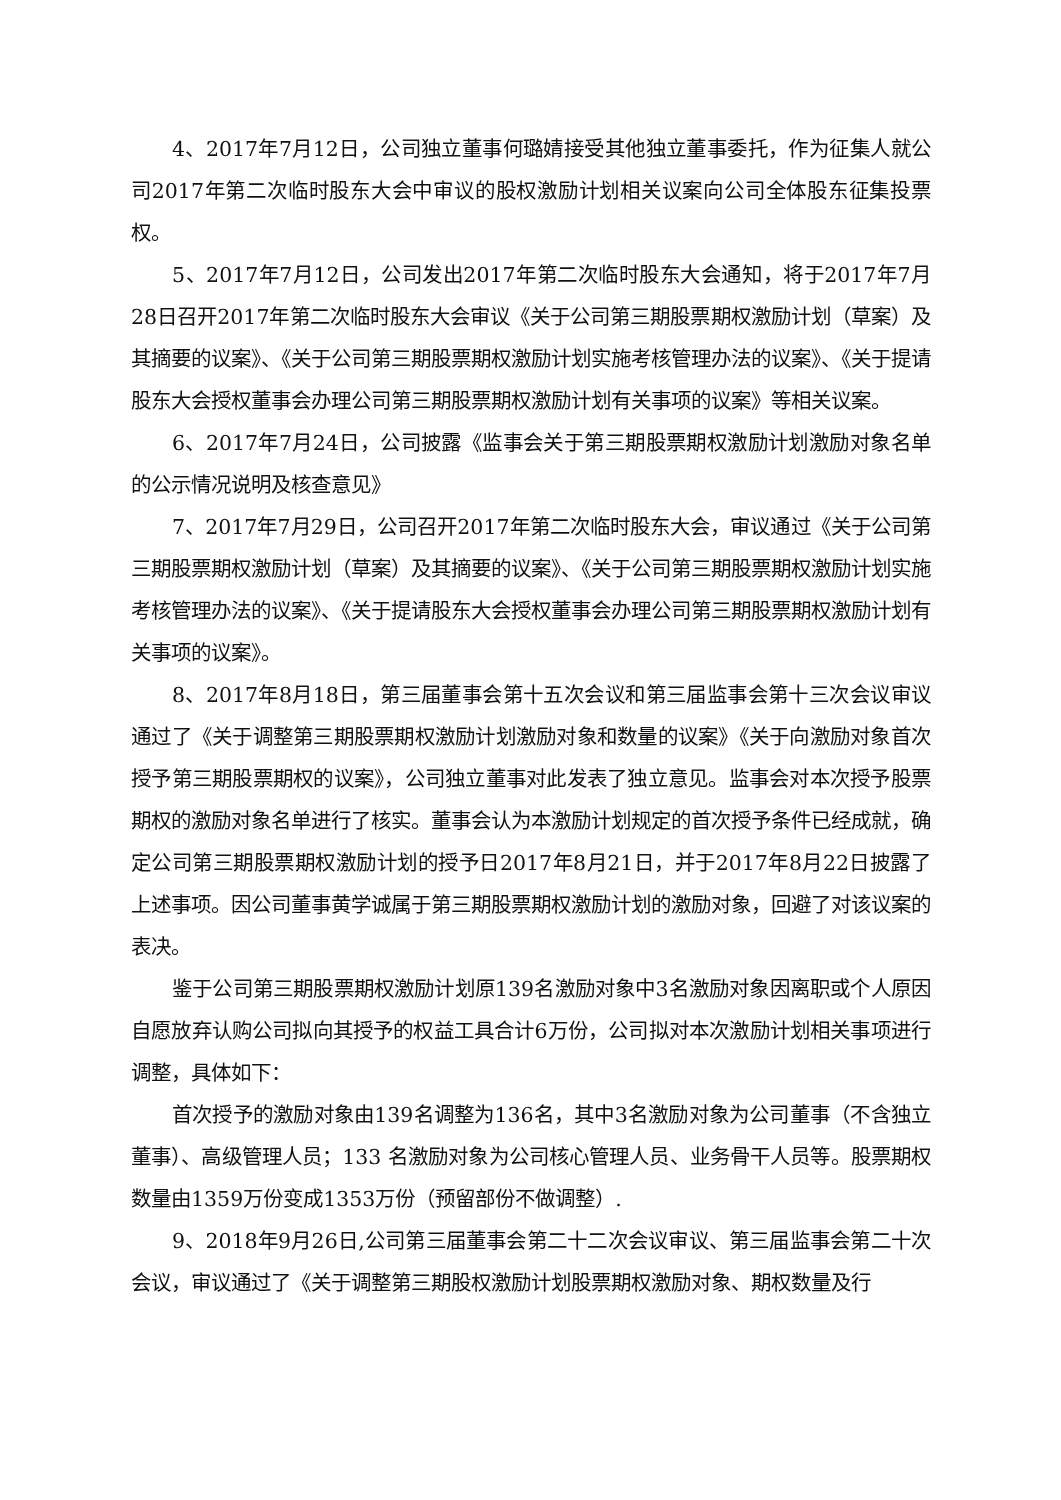4、2017年7月12日，公司独立董事何璐婧接受其他独立董事委托，作为征集人就公司2017年第二次临时股东大会中审议的股权激励计划相关议案向公司全体股东征集投票权。
5、2017年7月12日，公司发出2017年第二次临时股东大会通知，将于2017年7月28日召开2017年第二次临时股东大会审议《关于公司第三期股票期权激励计划（草案）及其摘要的议案》、《关于公司第三期股票期权激励计划实施考核管理办法的议案》、《关于提请股东大会授权董事会办理公司第三期股票期权激励计划有关事项的议案》等相关议案。
6、2017年7月24日，公司披露《监事会关于第三期股票期权激励计划激励对象名单的公示情况说明及核查意见》
7、2017年7月29日，公司召开2017年第二次临时股东大会，审议通过《关于公司第三期股票期权激励计划（草案）及其摘要的议案》、《关于公司第三期股票期权激励计划实施考核管理办法的议案》、《关于提请股东大会授权董事会办理公司第三期股票期权激励计划有关事项的议案》。
8、2017年8月18日，第三届董事会第十五次会议和第三届监事会第十三次会议审议通过了《关于调整第三期股票期权激励计划激励对象和数量的议案》《关于向激励对象首次授予第三期股票期权的议案》，公司独立董事对此发表了独立意见。监事会对本次授予股票期权的激励对象名单进行了核实。董事会认为本激励计划规定的首次授予条件已经成就，确定公司第三期股票期权激励计划的授予日2017年8月21日，并于2017年8月22日披露了上述事项。因公司董事黄学诚属于第三期股票期权激励计划的激励对象，回避了对该议案的表决。
鉴于公司第三期股票期权激励计划原139名激励对象中3名激励对象因离职或个人原因自愿放弃认购公司拟向其授予的权益工具合计6万份，公司拟对本次激励计划相关事项进行调整，具体如下：
首次授予的激励对象由139名调整为136名，其中3名激励对象为公司董事（不含独立董事）、高级管理人员；133 名激励对象为公司核心管理人员、业务骨干人员等。股票期权数量由1359万份变成1353万份（预留部份不做调整）.
9、2018年9月26日,公司第三届董事会第二十二次会议审议、第三届监事会第二十次会议，审议通过了《关于调整第三期股权激励计划股票期权激励对象、期权数量及行